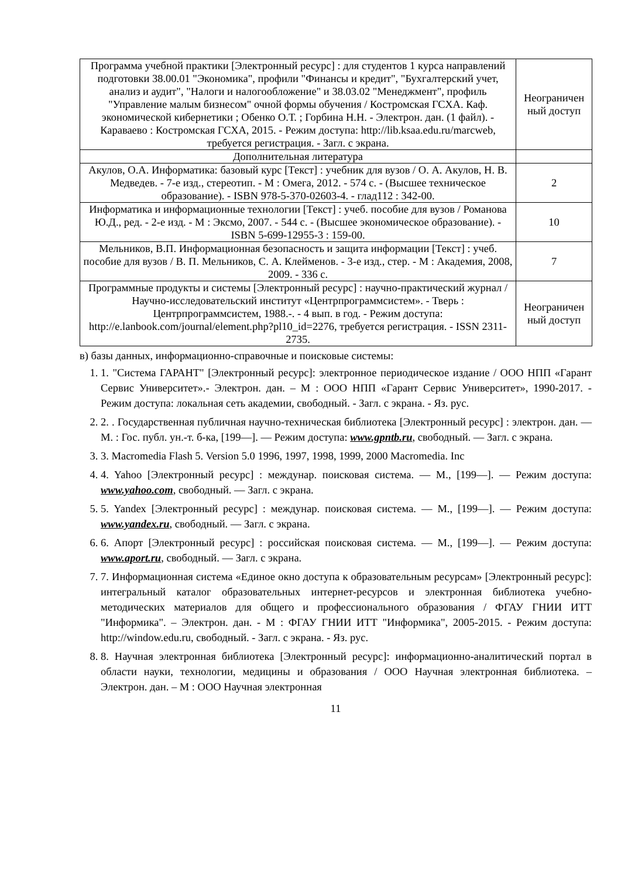| Программа учебной практики [Электронный ресурс] : для студентов 1 курса направлений подготовки 38.00.01 "Экономика", профили "Финансы и кредит", "Бухгалтерский учет, анализ и аудит", "Налоги и налогообложение" и 38.03.02 "Менеджмент", профиль "Управление малым бизнесом" очной формы обучения / Костромская ГСХА. Каф. экономической кибернетики ; Обенко О.Т. ; Горбина Н.Н. - Электрон. дан. (1 файл). - Караваево : Костромская ГСХА, 2015. - Режим доступа: http://lib.ksaa.edu.ru/marcweb, требуется регистрация. - Загл. с экрана. | Неограничен ный доступ |
| Дополнительная литература | |
| Акулов, О.А. Информатика: базовый курс [Текст] : учебник для вузов / О. А. Акулов, Н. В. Медведев. - 7-е изд., стереотип. - М : Омега, 2012. - 574 с. - (Высшее техническое образование). - ISBN 978-5-370-02603-4. - глад112 : 342-00. | 2 |
| Информатика и информационные технологии [Текст] : учеб. пособие для вузов / Романова Ю.Д., ред. - 2-е изд. - М : Эксмо, 2007. - 544 с. - (Высшее экономическое образование). - ISBN 5-699-12955-3 : 159-00. | 10 |
| Мельников, В.П. Информационная безопасность и защита информации [Текст] : учеб. пособие для вузов / В. П. Мельников, С. А. Клейменов. - 3-е изд., стер. - М : Академия, 2008, 2009. - 336 с. | 7 |
| Программные продукты и системы [Электронный ресурс] : научно-практический журнал / Научно-исследовательский институт «Центрпрограммсистем». - Тверь : Центрпрограммсистем, 1988.-. - 4 вып. в год. - Режим доступа: http://e.lanbook.com/journal/element.php?pl10_id=2276, требуется регистрация. - ISSN 2311-2735. | Неограничен ный доступ |
в) базы данных, информационно-справочные и поисковые системы:
1. 1. "Система ГАРАНТ" [Электронный ресурс]: электронное периодическое издание / ООО НПП «Гарант Сервис Университет».- Электрон. дан. – М : ООО НПП «Гарант Сервис Университет», 1990-2017. - Режим доступа: локальная сеть академии, свободный. - Загл. с экрана. - Яз. рус.
2. 2. . Государственная публичная научно-техническая библиотека [Электронный ресурс] : электрон. дан. — М. : Гос. публ. ун.-т. б-ка, [199—]. — Режим доступа: www.gpntb.ru, свободный. — Загл. с экрана.
3. 3. Macromedia Flash 5. Version 5.0 1996, 1997, 1998, 1999, 2000 Macromedia. Inc
4. 4. Yahoo [Электронный ресурс] : междунар. поисковая система. — М., [199—]. — Режим доступа: www.yahoo.com, свободный. — Загл. с экрана.
5. 5. Yandex [Электронный ресурс] : междунар. поисковая система. — М., [199—]. — Режим доступа: www.yandex.ru, свободный. — Загл. с экрана.
6. 6. Апорт [Электронный ресурс] : российская поисковая система. — М., [199—]. — Режим доступа: www.aport.ru, свободный. — Загл. с экрана.
7. 7. Информационная система «Единое окно доступа к образовательным ресурсам» [Электронный ресурс]: интегральный каталог образовательных интернет-ресурсов и электронная библиотека учебно-методических материалов для общего и профессионального образования / ФГАУ ГНИИ ИТТ "Информика". – Электрон. дан. - М : ФГАУ ГНИИ ИТТ "Информика", 2005-2015. - Режим доступа: http://window.edu.ru, свободный. - Загл. с экрана. - Яз. рус.
8. 8. Научная электронная библиотека [Электронный ресурс]: информационно-аналитический портал в области науки, технологии, медицины и образования / ООО Научная электронная библиотека. – Электрон. дан. – М : ООО Научная электронная
11